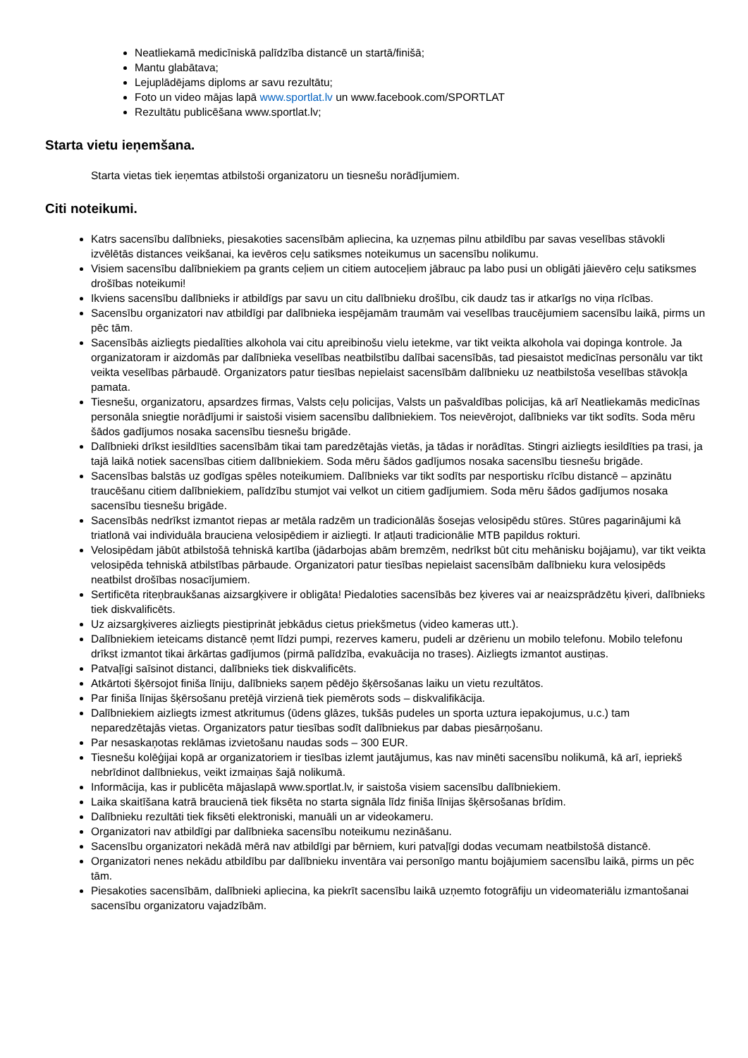Neatliekamā medicīniskā palīdzība distancē un startā/finišā;
Mantu glabātava;
Lejuplādējams diploms ar savu rezultātu;
Foto un video mājas lapā www.sportlat.lv un www.facebook.com/SPORTLAT
Rezultātu publicēšana www.sportlat.lv;
Starta vietu ieņemšana.
Starta vietas tiek ieņemtas atbilstoši organizatoru un tiesnešu norādījumiem.
Citi noteikumi.
Katrs sacensību dalībnieks, piesakoties sacensībām apliecina, ka uzņemas pilnu atbildību par savas veselības stāvokli izvēlētās distances veikšanai, ka ievēros ceļu satiksmes noteikumus un sacensību nolikumu.
Visiem sacensību dalībniekiem pa grants ceļiem un citiem autoceļiem jābrauc pa labo pusi un obligāti jāievēro ceļu satiksmes drošības noteikumi!
Ikviens sacensību dalībnieks ir atbildīgs par savu un citu dalībnieku drošību, cik daudz tas ir atkarīgs no viņa rīcības.
Sacensību organizatori nav atbildīgi par dalībnieka iespējamām traumām vai veselības traucējumiem sacensību laikā, pirms un pēc tām.
Sacensībās aizliegts piedalīties alkohola vai citu apreibinošu vielu ietekme, var tikt veikta alkohola vai dopinga kontrole. Ja organizatoram ir aizdomās par dalībnieka veselības neatbilstību dalībai sacensībās, tad piesaistot medicīnas personālu var tikt veikta veselības pārbaudē. Organizators patur tiesības nepielaist sacensībām dalībnieku uz neatbilstoša veselības stāvokļa pamata.
Tiesnešu, organizatoru, apsardzes firmas, Valsts ceļu policijas, Valsts un pašvaldības policijas, kā arī Neatliekamās medicīnas personāla sniegtie norādījumi ir saistoši visiem sacensību dalībniekiem. Tos neievērojot, dalībnieks var tikt sodīts. Soda mēru šādos gadījumos nosaka sacensību tiesnešu brigāde.
Dalībnieki drīkst iesildīties sacensībām tikai tam paredzētajās vietās, ja tādas ir norādītas. Stingri aizliegts iesildīties pa trasi, ja tajā laikā notiek sacensības citiem dalībniekiem. Soda mēru šādos gadījumos nosaka sacensību tiesnešu brigāde.
Sacensības balstās uz godīgas spēles noteikumiem. Dalībnieks var tikt sodīts par nesportisku rīcību distancē – apzinātu traucēšanu citiem dalībniekiem, palīdzību stumjot vai velkot un citiem gadījumiem. Soda mēru šādos gadījumos nosaka sacensību tiesnešu brigāde.
Sacensībās nedrīkst izmantot riepas ar metāla radzēm un tradicionālās šosejas velosipēdu stūres. Stūres pagarinājumi kā triatlonā vai individuāla brauciena velosipēdiem ir aizliegti. Ir atļauti tradicionālie MTB papildus rokturi.
Velosipēdam jābūt atbilstošā tehniskā kartība (jādarbojas abām bremzēm, nedrīkst būt citu mehānisku bojājamu), var tikt veikta velosipēda tehniskā atbilstības pārbaude. Organizatori patur tiesības nepielaist sacensībām dalībnieku kura velosipēds neatbilst drošības nosacījumiem.
Sertificēta riteņbraukšanas aizsargķivere ir obligāta! Piedaloties sacensībās bez ķiveres vai ar neaizsprādzētu ķiveri, dalībnieks tiek diskvalificēts.
Uz aizsargķiveres aizliegts piestiprināt jebkādus cietus priekšmetus (video kameras utt.).
Dalībniekiem ieteicams distancē ņemt līdzi pumpi, rezerves kameru, pudeli ar dzērienu un mobilo telefonu. Mobilo telefonu drīkst izmantot tikai ārkārtas gadījumos (pirmā palīdzība, evakuācija no trases). Aizliegts izmantot austiņas.
Patvaļīgi saīsinot distanci, dalībnieks tiek diskvalificēts.
Atkārtoti šķērsojot finiša līniju, dalībnieks saņem pēdējo šķērsošanas laiku un vietu rezultātos.
Par finiša līnijas šķērsošanu pretējā virzienā tiek piemērots sods – diskvalifikācija.
Dalībniekiem aizliegts izmest atkritumus (ūdens glāzes, tukšās pudeles un sporta uztura iepakojumus, u.c.) tam neparedzētajās vietas. Organizators patur tiesības sodīt dalībniekus par dabas piesārņošanu.
Par nesaskaņotas reklāmas izvietošanu naudas sods – 300 EUR.
Tiesnešu kolēģijai kopā ar organizatoriem ir tiesības izlemt jautājumus, kas nav minēti sacensību nolikumā, kā arī, iepriekš nebrīdinot dalībniekus, veikt izmaiņas šajā nolikumā.
Informācija, kas ir publicēta mājaslapā www.sportlat.lv, ir saistoša visiem sacensību dalībniekiem.
Laika skaitīšana katrā braucienā tiek fiksēta no starta signāla līdz finiša līnijas šķērsošanas brīdim.
Dalībnieku rezultāti tiek fiksēti elektroniski, manuāli un ar videokameru.
Organizatori nav atbildīgi par dalībnieka sacensību noteikumu nezināšanu.
Sacensību organizatori nekādā mērā nav atbildīgi par bērniem, kuri patvaļīgi dodas vecumam neatbilstošā distancē.
Organizatori nenes nekādu atbildību par dalībnieku inventāra vai personīgo mantu bojājumiem sacensību laikā, pirms un pēc tām.
Piesakoties sacensībām, dalībnieki apliecina, ka piekrīt sacensību laikā uzņemto fotogrāfiju un videomateriālu izmantošanai sacensību organizatoru vajadzībām.